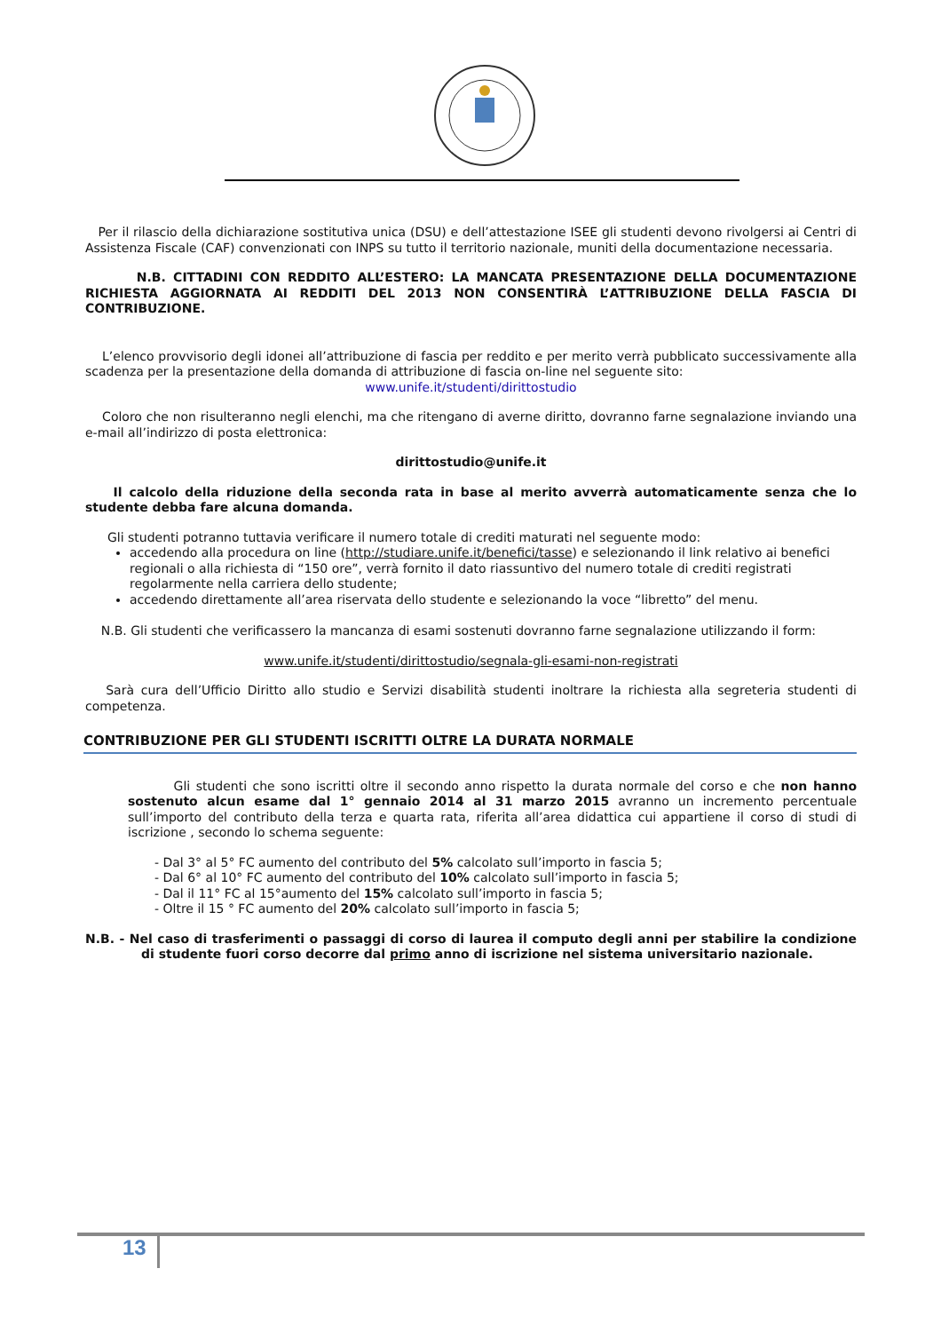Per il rilascio della dichiarazione sostitutiva unica (DSU) e dell’attestazione ISEE gli studenti devono rivolgersi ai Centri di Assistenza Fiscale (CAF) convenzionati con INPS su tutto il territorio nazionale, muniti della documentazione necessaria.
N.B. CITTADINI CON REDDITO ALL’ESTERO: LA MANCATA PRESENTAZIONE DELLA DOCUMENTAZIONE RICHIESTA AGGIORNATA AI REDDITI DEL 2013 NON CONSENTIRÀ L’ATTRIBUZIONE DELLA FASCIA DI CONTRIBUZIONE.
L’elenco provvisorio degli idonei all’attribuzione di fascia per reddito e per merito verrà pubblicato successivamente alla scadenza per la presentazione della domanda di attribuzione di fascia on-line nel seguente sito:
www.unife.it/studenti/dirittostudio
Coloro che non risulteranno negli elenchi, ma che ritengano di averne diritto, dovranno farne segnalazione inviando una e-mail all’indirizzo di posta elettronica:
dirittostudio@unife.it
Il calcolo della riduzione della seconda rata in base al merito avverrà automaticamente senza che lo studente debba fare alcuna domanda.
Gli studenti potranno tuttavia verificare il numero totale di crediti maturati nel seguente modo:
accedendo alla procedura on line (http://studiare.unife.it/benefici/tasse) e selezionando il link relativo ai benefici regionali o alla richiesta di “150 ore”, verrà fornito il dato riassuntivo del numero totale di crediti registrati regolarmente nella carriera dello studente;
accedendo direttamente all’area riservata dello studente e selezionando la voce “libretto” del menu.
N.B. Gli studenti che verificassero la mancanza di esami sostenuti dovranno farne segnalazione utilizzando il form:
www.unife.it/studenti/dirittostudio/segnala-gli-esami-non-registrati
Sarà cura dell’Ufficio Diritto allo studio e Servizi disabilità studenti inoltrare la richiesta alla segreteria studenti di competenza.
CONTRIBUZIONE PER GLI STUDENTI ISCRITTI OLTRE LA DURATA NORMALE
Gli studenti che sono iscritti oltre il secondo anno rispetto la durata normale del corso e che non hanno sostenuto alcun esame dal 1° gennaio 2014 al 31 marzo 2015 avranno un incremento percentuale sull’importo del contributo della terza e quarta rata, riferita all’area didattica cui appartiene il corso di studi di iscrizione , secondo lo schema seguente:
- Dal 3° al 5° FC aumento del contributo del 5% calcolato sull’importo in fascia 5;
- Dal 6° al 10° FC aumento del contributo del 10% calcolato sull’importo in fascia 5;
- Dal il 11° FC al 15°aumento del 15% calcolato sull’importo in fascia 5;
- Oltre il 15 ° FC aumento del 20% calcolato sull’importo in fascia 5;
N.B. - Nel caso di trasferimenti o passaggi di corso di laurea il computo degli anni per stabilire la condizione di studente fuori corso decorre dal primo anno di iscrizione nel sistema universitario nazionale.
13